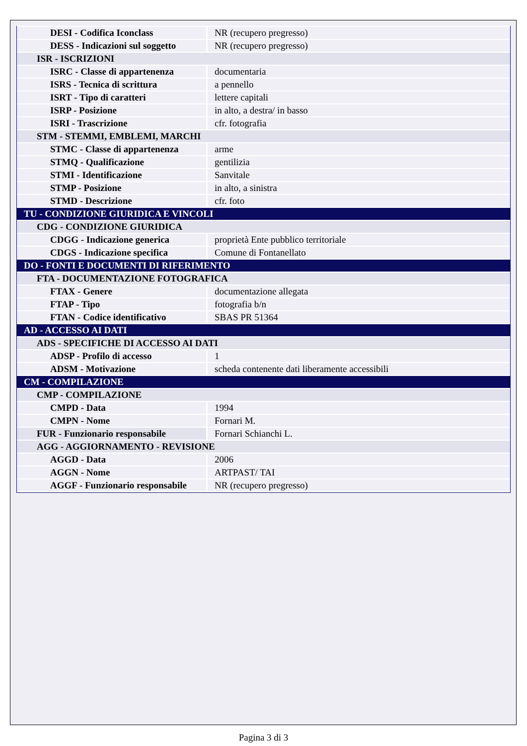| DESI - Codifica Iconclass | NR (recupero pregresso) |
| DESS - Indicazioni sul soggetto | NR (recupero pregresso) |
| ISR - ISCRIZIONI | |
| ISRC - Classe di appartenenza | documentaria |
| ISRS - Tecnica di scrittura | a pennello |
| ISRT - Tipo di caratteri | lettere capitali |
| ISRP - Posizione | in alto, a destra/ in basso |
| ISRI - Trascrizione | cfr. fotografia |
| STM - STEMMI, EMBLEMI, MARCHI | |
| STMC - Classe di appartenenza | arme |
| STMQ - Qualificazione | gentilizia |
| STMI - Identificazione | Sanvitale |
| STMP - Posizione | in alto, a sinistra |
| STMD - Descrizione | cfr. foto |
| TU - CONDIZIONE GIURIDICA E VINCOLI | |
| CDG - CONDIZIONE GIURIDICA | |
| CDGG - Indicazione generica | proprietà Ente pubblico territoriale |
| CDGS - Indicazione specifica | Comune di Fontanellato |
| DO - FONTI E DOCUMENTI DI RIFERIMENTO | |
| FTA - DOCUMENTAZIONE FOTOGRAFICA | |
| FTAX - Genere | documentazione allegata |
| FTAP - Tipo | fotografia b/n |
| FTAN - Codice identificativo | SBAS PR 51364 |
| AD - ACCESSO AI DATI | |
| ADS - SPECIFICHE DI ACCESSO AI DATI | |
| ADSP - Profilo di accesso | 1 |
| ADSM - Motivazione | scheda contenente dati liberamente accessibili |
| CM - COMPILAZIONE | |
| CMP - COMPILAZIONE | |
| CMPD - Data | 1994 |
| CMPN - Nome | Fornari M. |
| FUR - Funzionario responsabile | Fornari Schianchi L. |
| AGG - AGGIORNAMENTO - REVISIONE | |
| AGGD - Data | 2006 |
| AGGN - Nome | ARTPAST/ TAI |
| AGGF - Funzionario responsabile | NR (recupero pregresso) |
Pagina 3 di 3